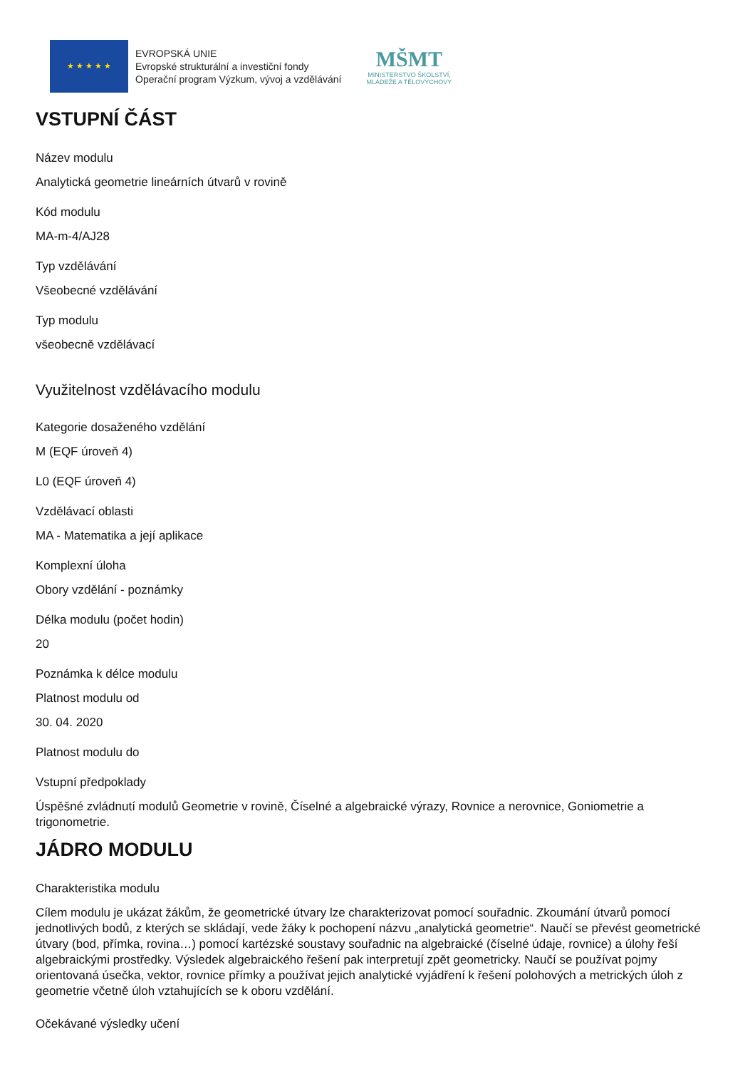★ ★ ★ ★ ★
EVROPSKÁ UNIE
Evropské strukturální a investiční fondy
Operační program Výzkum, vývoj a vzdělávání
MŠMT
MINISTERSTVO ŠKOLSTVÍ,
MLÁDEŽE A TĚLOVÝCHOVY
VSTUPNÍ ČÁST
Název modulu
Analytická geometrie lineárních útvarů v rovině
Kód modulu
MA-m-4/AJ28
Typ vzdělávání
Všeobecné vzdělávání
Typ modulu
všeobecně vzdělávací
Využitelnost vzdělávacího modulu
Kategorie dosaženého vzdělání
M (EQF úroveň 4)
L0 (EQF úroveň 4)
Vzdělávací oblasti
MA - Matematika a její aplikace
Komplexní úloha
Obory vzdělání - poznámky
Délka modulu (počet hodin)
20
Poznámka k délce modulu
Platnost modulu od
30. 04. 2020
Platnost modulu do
Vstupní předpoklady
Úspěšné zvládnutí modulů Geometrie v rovině, Číselné a algebraické výrazy, Rovnice a nerovnice, Goniometrie a trigonometrie.
JÁDRO MODULU
Charakteristika modulu
Cílem modulu je ukázat žákům, že geometrické útvary lze charakterizovat pomocí souřadnic. Zkoumání útvarů pomocí jednotlivých bodů, z kterých se skládají, vede žáky k pochopení názvu „analytická geometrie“. Naučí se převést geometrické útvary (bod, přímka, rovina…) pomocí kartézské soustavy souřadnic na algebraické (číselné údaje, rovnice) a úlohy řeší algebraickými prostředky. Výsledek algebraického řešení pak interpretují zpět geometricky. Naučí se používat pojmy orientovaná úsečka, vektor, rovnice přímky a používat jejich analytické vyjádření k řešení polohových a metrických úloh z geometrie včetně úloh vztahujících se k oboru vzdělání.
Očekávané výsledky učení